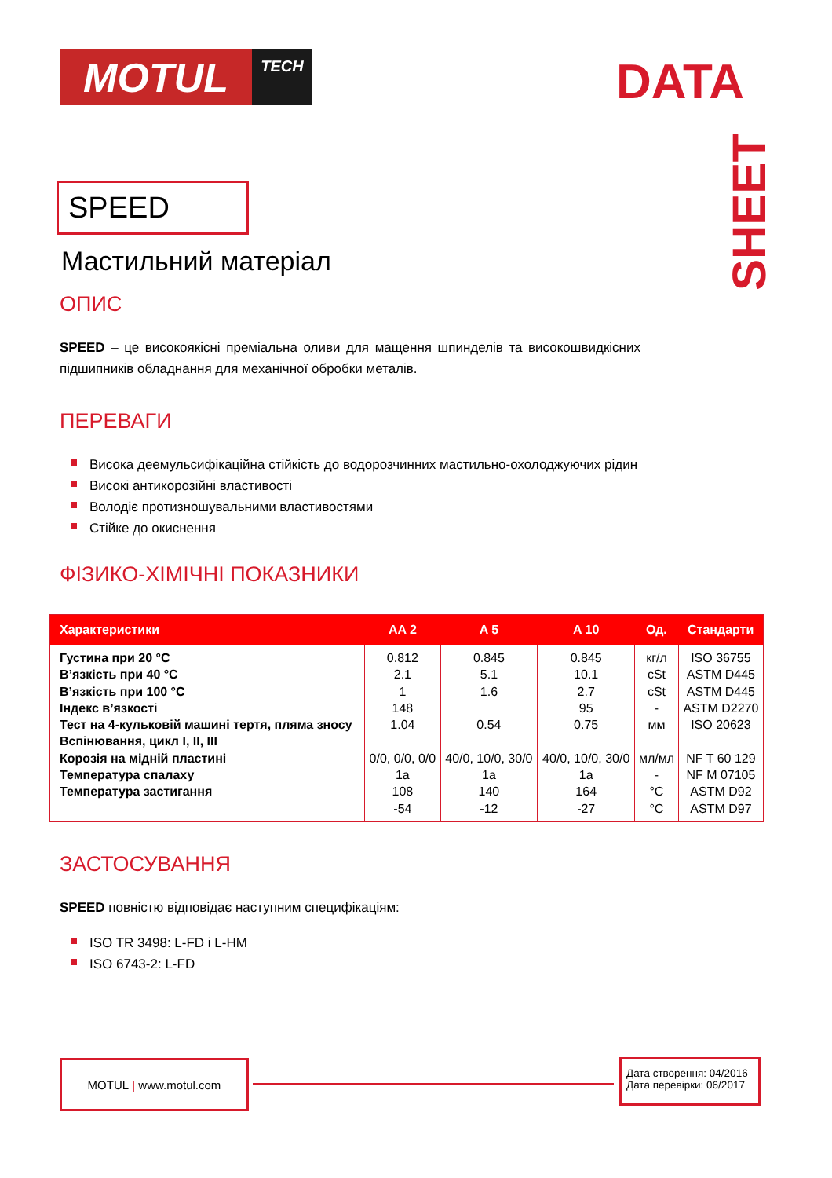MOTUL
TECH
DATA
SHEET
SPEED
Мастильний матеріал
ОПИС
SPEED – це високоякісні преміальна оливи для мащення шпинделів та високошвидкісних підшипників обладнання для механічної обробки металів.
ПЕРЕВАГИ
Висока деемульсифікаційна стійкість до водорозчинних мастильно-охолоджуючих рідин
Високі антикорозійні властивості
Володіє протизношувальними властивостями
Стійке до окиснення
ФІЗИКО-ХІМІЧНІ ПОКАЗНИКИ
| Характеристики | AA 2 | A 5 | A 10 | Од. | Стандарти |
| --- | --- | --- | --- | --- | --- |
| Густина при 20 °C В’язкість при 40 °C В’язкість при 100 °C Індекс в’язкості Тест на 4-кульковій машині тертя, пляма зносу Вспінювання, цикл I, II, III Корозія на мідній пластині Температура спалаху Температура застигання | 0.812 2.1 1 148 1.04 0/0, 0/0, 0/0 1a 108 -54 | 0.845 5.1 1.6 0.54 40/0, 10/0, 30/0 1a 140 -12 | 0.845 10.1 2.7 95 0.75 40/0, 10/0, 30/0 1a 164 -27 | кг/л cSt cSt - мм мл/мл - °C °C | ISO 36755 ASTM D445 ASTM D445 ASTM D2270 ISO 20623 NF T 60 129 NF M 07105 ASTM D92 ASTM D97 |
ЗАСТОСУВАННЯ
SPEED повністю відповідає наступним специфікаціям:
ISO TR 3498: L-FD і L-HM
ISO 6743-2: L-FD
MOTUL | www.motul.com
Дата створення: 04/2016
Дата перевірки: 06/2017